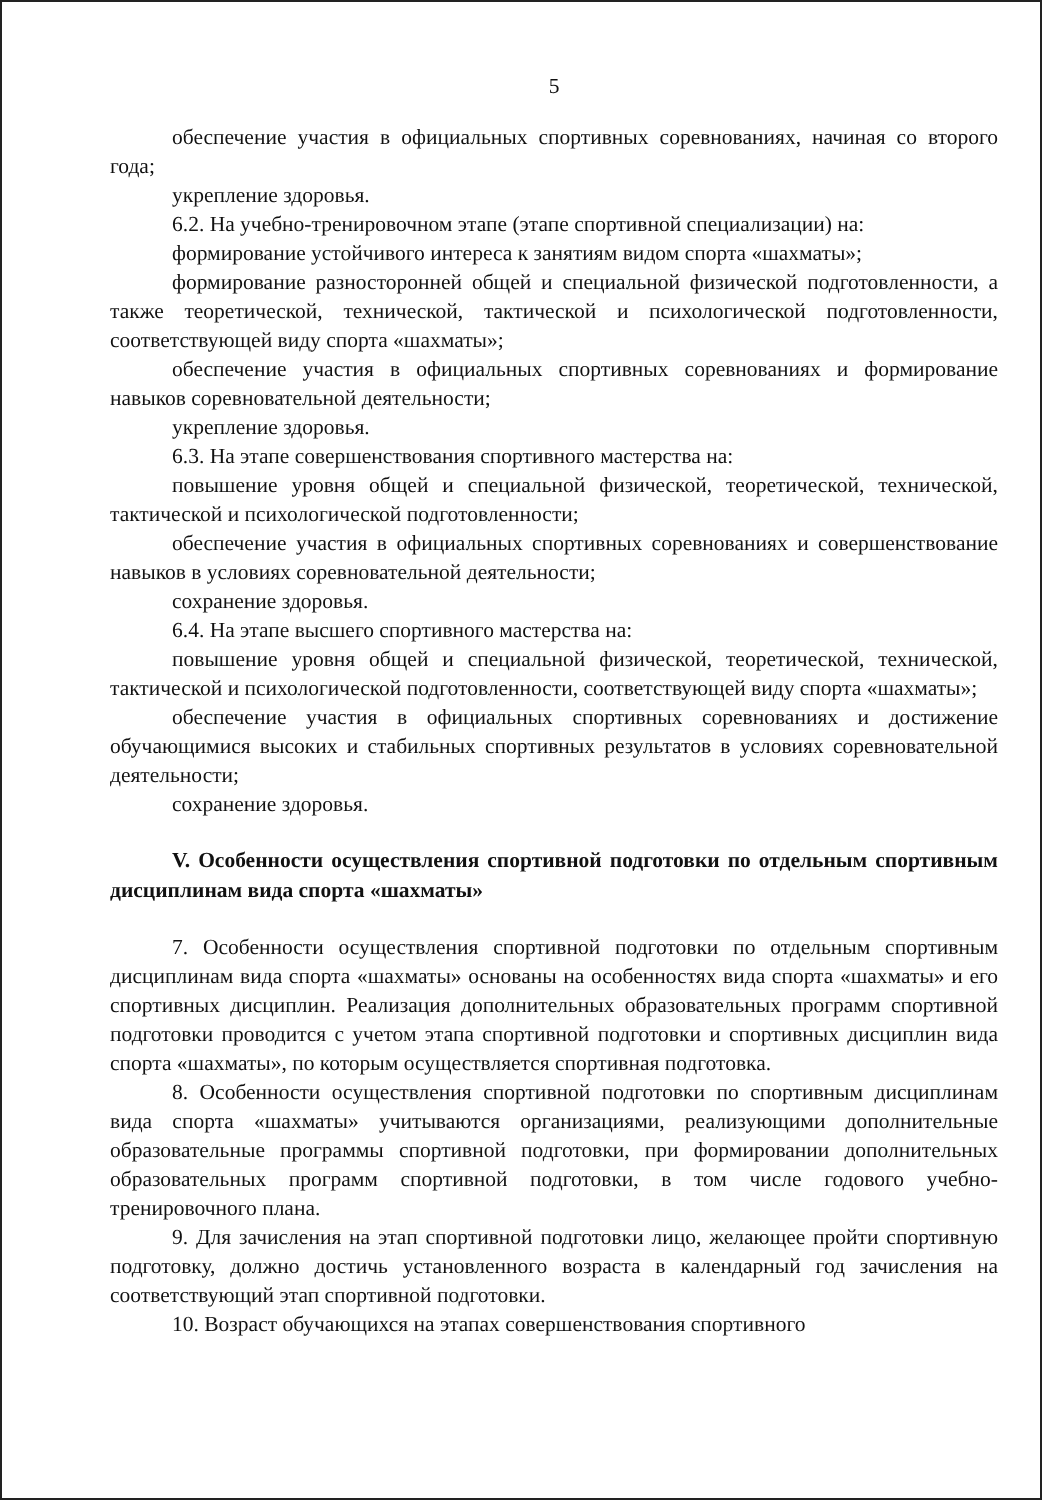5
обеспечение участия в официальных спортивных соревнованиях, начиная со второго года;
укрепление здоровья.
6.2. На учебно-тренировочном этапе (этапе спортивной специализации) на:
формирование устойчивого интереса к занятиям видом спорта «шахматы»;
формирование разносторонней общей и специальной физической подготовленности, а также теоретической, технической, тактической и психологической подготовленности, соответствующей виду спорта «шахматы»;
обеспечение участия в официальных спортивных соревнованиях и формирование навыков соревновательной деятельности;
укрепление здоровья.
6.3. На этапе совершенствования спортивного мастерства на:
повышение уровня общей и специальной физической, теоретической, технической, тактической и психологической подготовленности;
обеспечение участия в официальных спортивных соревнованиях и совершенствование навыков в условиях соревновательной деятельности;
сохранение здоровья.
6.4. На этапе высшего спортивного мастерства на:
повышение уровня общей и специальной физической, теоретической, технической, тактической и психологической подготовленности, соответствующей виду спорта «шахматы»;
обеспечение участия в официальных спортивных соревнованиях и достижение обучающимися высоких и стабильных спортивных результатов в условиях соревновательной деятельности;
сохранение здоровья.
V. Особенности осуществления спортивной подготовки по отдельным спортивным дисциплинам вида спорта «шахматы»
7. Особенности осуществления спортивной подготовки по отдельным спортивным дисциплинам вида спорта «шахматы» основаны на особенностях вида спорта «шахматы» и его спортивных дисциплин. Реализация дополнительных образовательных программ спортивной подготовки проводится с учетом этапа спортивной подготовки и спортивных дисциплин вида спорта «шахматы», по которым осуществляется спортивная подготовка.
8. Особенности осуществления спортивной подготовки по спортивным дисциплинам вида спорта «шахматы» учитываются организациями, реализующими дополнительные образовательные программы спортивной подготовки, при формировании дополнительных образовательных программ спортивной подготовки, в том числе годового учебно-тренировочного плана.
9. Для зачисления на этап спортивной подготовки лицо, желающее пройти спортивную подготовку, должно достичь установленного возраста в календарный год зачисления на соответствующий этап спортивной подготовки.
10. Возраст обучающихся на этапах совершенствования спортивного